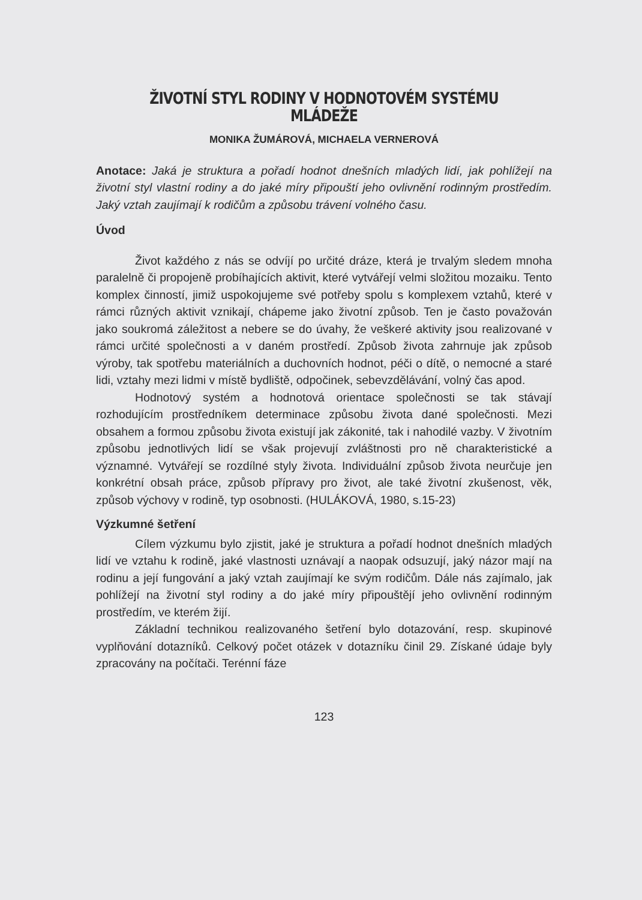ŽIVOTNÍ STYL RODINY V HODNOTOVÉM SYSTÉMU MLÁDEŽE
MONIKA ŽUMÁROVÁ, MICHAELA VERNEROVÁ
Anotace: Jaká je struktura a pořadí hodnot dnešních mladých lidí, jak pohlížejí na životní styl vlastní rodiny a do jaké míry připouští jeho ovlivnění rodinným prostředím. Jaký vztah zaujímají k rodičům a způsobu trávení volného času.
Úvod
Život každého z nás se odvíjí po určité dráze, která je trvalým sledem mnoha paralelně či propojeně probíhajících aktivit, které vytvářejí velmi složitou mozaiku. Tento komplex činností, jimiž uspokojujeme své potřeby spolu s komplexem vztahů, které v rámci různých aktivit vznikají, chápeme jako životní způsob. Ten je často považován jako soukromá záležitost a nebere se do úvahy, že veškeré aktivity jsou realizované v rámci určité společnosti a v daném prostředí. Způsob života zahrnuje jak způsob výroby, tak spotřebu materiálních a duchovních hodnot, péči o dítě, o nemocné a staré lidi, vztahy mezi lidmi v místě bydliště, odpočinek, sebevzdělávání, volný čas apod.
Hodnotový systém a hodnotová orientace společnosti se tak stávají rozhodujícím prostředníkem determinace způsobu života dané společnosti. Mezi obsahem a formou způsobu života existují jak zákonité, tak i nahodilé vazby. V životním způsobu jednotlivých lidí se však projevují zvláštnosti pro ně charakteristické a významné. Vytvářejí se rozdílné styly života. Individuální způsob života neurčuje jen konkrétní obsah práce, způsob přípravy pro život, ale také životní zkušenost, věk, způsob výchovy v rodině, typ osobnosti. (HULÁKOVÁ, 1980, s.15-23)
Výzkumné šetření
Cílem výzkumu bylo zjistit, jaké je struktura a pořadí hodnot dnešních mladých lidí ve vztahu k rodině, jaké vlastnosti uznávají a naopak odsuzují, jaký názor mají na rodinu a její fungování a jaký vztah zaujímají ke svým rodičům. Dále nás zajímalo, jak pohlížejí na životní styl rodiny a do jaké míry připouštějí jeho ovlivnění rodinným prostředím, ve kterém žijí.
Základní technikou realizovaného šetření bylo dotazování, resp. skupinové vyplňování dotazníků. Celkový počet otázek v dotazníku činil 29. Získané údaje byly zpracovány na počítači. Terénní fáze
123